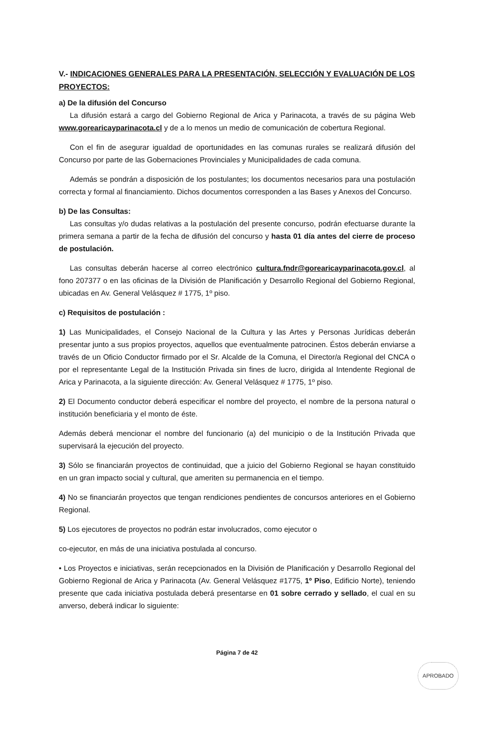V.- INDICACIONES GENERALES PARA LA PRESENTACIÓN, SELECCIÓN Y EVALUACIÓN DE LOS PROYECTOS:
a) De la difusión del Concurso
La difusión estará a cargo del Gobierno Regional de Arica y Parinacota, a través de su página Web www.gorearicayparinacota.cl y de a lo menos un medio de comunicación de cobertura Regional.
Con el fin de asegurar igualdad de oportunidades en las comunas rurales se realizará difusión del Concurso por parte de las Gobernaciones Provinciales y Municipalidades de cada comuna.
Además se pondrán a disposición de los postulantes; los documentos necesarios para una postulación correcta y formal al financiamiento. Dichos documentos corresponden a las Bases y Anexos del Concurso.
b) De las Consultas:
Las consultas y/o dudas relativas a la postulación del presente concurso, podrán efectuarse durante la primera semana a partir de la fecha de difusión del concurso y hasta 01 día antes del cierre de proceso de postulación.
Las consultas deberán hacerse al correo electrónico cultura.fndr@gorearicayparinacota.gov.cl, al fono 207377 o en las oficinas de la División de Planificación y Desarrollo Regional del Gobierno Regional, ubicadas en Av. General Velásquez # 1775, 1º piso.
c) Requisitos de postulación :
1) Las Municipalidades, el Consejo Nacional de la Cultura y las Artes y Personas Jurídicas deberán presentar junto a sus propios proyectos, aquellos que eventualmente patrocinen. Éstos deberán enviarse a través de un Oficio Conductor firmado por el Sr. Alcalde de la Comuna, el Director/a Regional del CNCA o por el representante Legal de la Institución Privada sin fines de lucro, dirigida al Intendente Regional de Arica y Parinacota, a la siguiente dirección: Av. General Velásquez # 1775, 1º piso.
2) El Documento conductor deberá especificar el nombre del proyecto, el nombre de la persona natural o institución beneficiaria y el monto de éste.
Además deberá mencionar el nombre del funcionario (a) del municipio o de la Institución Privada que supervisará la ejecución del proyecto.
3) Sólo se financiarán proyectos de continuidad, que a juicio del Gobierno Regional se hayan constituido en un gran impacto social y cultural, que ameriten su permanencia en el tiempo.
4) No se financiarán proyectos que tengan rendiciones pendientes de concursos anteriores en el Gobierno Regional.
5) Los ejecutores de proyectos no podrán estar involucrados, como ejecutor o
co-ejecutor, en más de una iniciativa postulada al concurso.
• Los Proyectos e iniciativas, serán recepcionados en la División de Planificación y Desarrollo Regional del Gobierno Regional de Arica y Parinacota (Av. General Velásquez #1775, 1º Piso, Edificio Norte), teniendo presente que cada iniciativa postulada deberá presentarse en 01 sobre cerrado y sellado, el cual en su anverso, deberá indicar lo siguiente:
Página 7 de 42
APROBADO